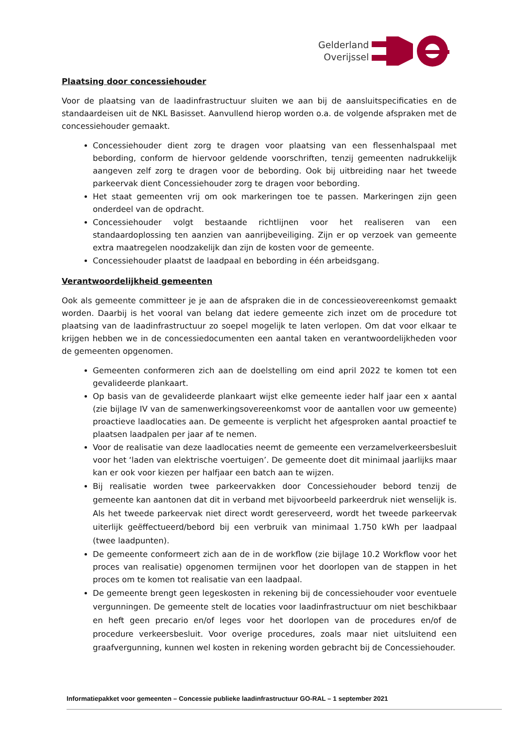Gelderland
Overijssel
Plaatsing door concessiehouder
Voor de plaatsing van de laadinfrastructuur sluiten we aan bij de aansluitspecificaties en de standaardeisen uit de NKL Basisset. Aanvullend hierop worden o.a. de volgende afspraken met de concessiehouder gemaakt.
Concessiehouder dient zorg te dragen voor plaatsing van een flessenhalspaal met bebording, conform de hiervoor geldende voorschriften, tenzij gemeenten nadrukkelijk aangeven zelf zorg te dragen voor de bebording. Ook bij uitbreiding naar het tweede parkeervak dient Concessiehouder zorg te dragen voor bebording.
Het staat gemeenten vrij om ook markeringen toe te passen. Markeringen zijn geen onderdeel van de opdracht.
Concessiehouder volgt bestaande richtlijnen voor het realiseren van een standaardoplossing ten aanzien van aanrijbeveiliging. Zijn er op verzoek van gemeente extra maatregelen noodzakelijk dan zijn de kosten voor de gemeente.
Concessiehouder plaatst de laadpaal en bebording in één arbeidsgang.
Verantwoordelijkheid gemeenten
Ook als gemeente committeer je je aan de afspraken die in de concessieovereenkomst gemaakt worden. Daarbij is het vooral van belang dat iedere gemeente zich inzet om de procedure tot plaatsing van de laadinfrastructuur zo soepel mogelijk te laten verlopen. Om dat voor elkaar te krijgen hebben we in de concessiedocumenten een aantal taken en verantwoordelijkheden voor de gemeenten opgenomen.
Gemeenten conformeren zich aan de doelstelling om eind april 2022 te komen tot een gevalideerde plankaart.
Op basis van de gevalideerde plankaart wijst elke gemeente ieder half jaar een x aantal (zie bijlage IV van de samenwerkingsovereenkomst voor de aantallen voor uw gemeente) proactieve laadlocaties aan. De gemeente is verplicht het afgesproken aantal proactief te plaatsen laadpalen per jaar af te nemen.
Voor de realisatie van deze laadlocaties neemt de gemeente een verzamelverkeersbesluit voor het ‘laden van elektrische voertuigen’. De gemeente doet dit minimaal jaarlijks maar kan er ook voor kiezen per halfjaar een batch aan te wijzen.
Bij realisatie worden twee parkeervakken door Concessiehouder bebord tenzij de gemeente kan aantonen dat dit in verband met bijvoorbeeld parkeerdruk niet wenselijk is. Als het tweede parkeervak niet direct wordt gereserveerd, wordt het tweede parkeervak uiterlijk geëffectueerd/bebord bij een verbruik van minimaal 1.750 kWh per laadpaal (twee laadpunten).
De gemeente conformeert zich aan de in de workflow (zie bijlage 10.2 Workflow voor het proces van realisatie) opgenomen termijnen voor het doorlopen van de stappen in het proces om te komen tot realisatie van een laadpaal.
De gemeente brengt geen legeskosten in rekening bij de concessiehouder voor eventuele vergunningen. De gemeente stelt de locaties voor laadinfrastructuur om niet beschikbaar en heft geen precario en/of leges voor het doorlopen van de procedures en/of de procedure verkeersbesluit. Voor overige procedures, zoals maar niet uitsluitend een graafvergunning, kunnen wel kosten in rekening worden gebracht bij de Concessiehouder.
Informatiepakket voor gemeenten – Concessie publieke laadinfrastructuur GO-RAL – 1 september 2021